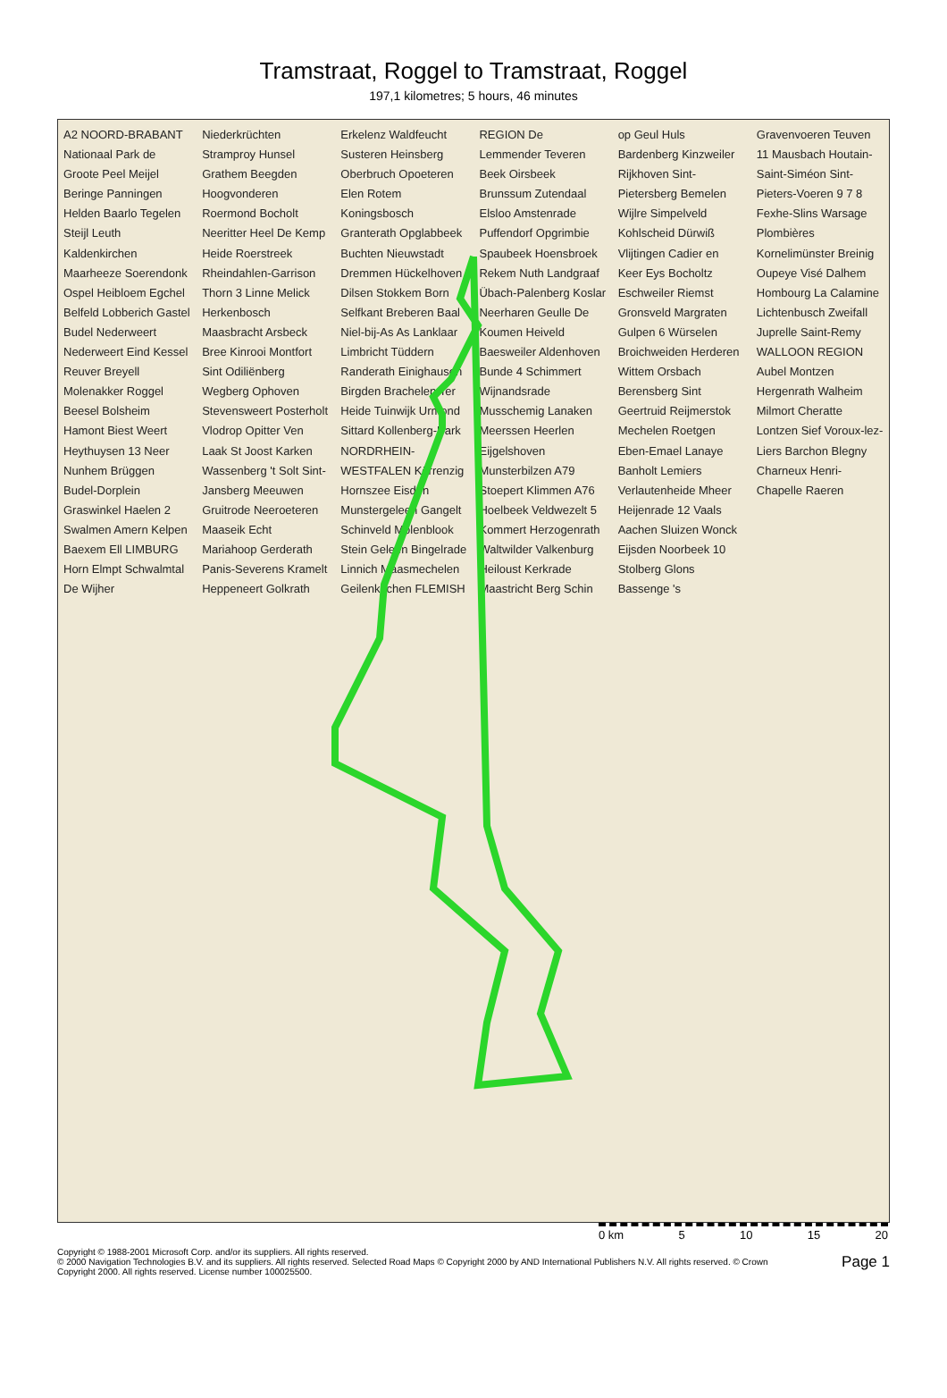Tramstraat, Roggel to Tramstraat, Roggel
197,1 kilometres; 5 hours, 46 minutes
A2 NOORD-BRABANT Nationaal Park de Groote Peel Meijel Beringe Panningen Helden Baarlo Tegelen Steijl Leuth Kaldenkirchen Maarheeze Soerendonk Ospel Heibloem Egchel Belfeld Lobberich Gastel Budel Nederweert Nederweert Eind Kessel Reuver Breyell Molenakker Roggel Beesel Bolsheim Hamont Biest Weert Heythuysen 13 Neer Nunhem Brüggen Budel-Dorplein Graswinkel Haelen 2 Swalmen Amern Kelpen Baexem Ell LIMBURG Horn Elmpt Schwalmtal De Wijher Niederkrüchten Stramproy Hunsel Grathem Beegden Hoogvonderen Roermond Bocholt Neeritter Heel De Kemp Heide Roerstreek Rheindahlen-Garrison Thorn 3 Linne Melick Herkenbosch Maasbracht Arsbeck Bree Kinrooi Montfort Sint Odiliënberg Wegberg Ophoven Stevensweert Posterholt Vlodrop Opitter Ven Laak St Joost Karken Wassenberg 't Solt Sint-Jansberg Meeuwen Gruitrode Neeroeteren Maaseik Echt Mariahoop Gerderath Panis-Severens Kramelt Heppeneert Golkrath Erkelenz Waldfeucht Susteren Heinsberg Oberbruch Opoeteren Elen Rotem Koningsbosch Granterath Opglabbeek Buchten Nieuwstadt Dremmen Hückelhoven Dilsen Stokkem Born Selfkant Breberen Baal Niel-bij-As As Lanklaar Limbricht Tüddern Randerath Einighausen Birgden Brachelen Ter Heide Tuinwijk Urmond Sittard Kollenberg-Park NORDRHEIN-WESTFALEN Körrenzig Hornszee Eisden Munstergeleen Gangelt Schinveld Molenblook Stein Geleen Bingelrade Linnich Maasmechelen Geilenkirchen FLEMISH REGION De Lemmender Teveren Beek Oirsbeek Brunssum Zutendaal Elsloo Amstenrade Puffendorf Opgrimbie Spaubeek Hoensbroek Rekem Nuth Landgraaf Übach-Palenberg Koslar Neerharen Geulle De Koumen Heiveld Baesweiler Aldenhoven Bunde 4 Schimmert Wijnandsrade Musschemig Lanaken Meerssen Heerlen Eijgelshoven Munsterbilzen A79 Stoepert Klimmen A76 Hoelbeek Veldwezelt 5 Kommert Herzogenrath Waltwilder Valkenburg Heiloust Kerkrade Maastricht Berg Schin op Geul Huls Bardenberg Kinzweiler Rijkhoven Sint-Pietersberg Bemelen Wijlre Simpelveld Kohlscheid Dürwiß Vlijtingen Cadier en Keer Eys Bocholtz Eschweiler Riemst Gronsveld Margraten Gulpen 6 Würselen Broichweiden Herderen Wittem Orsbach Berensberg Sint Geertruid Reijmerstok Mechelen Roetgen Eben-Emael Lanaye Banholt Lemiers Verlautenheide Mheer Heijenrade 12 Vaals Aachen Sluizen Wonck Eijsden Noorbeek 10 Stolberg Glons Bassenge 's Gravenvoeren Teuven 11 Mausbach Houtain-Saint-Siméon Sint-Pieters-Voeren 9 7 8 Fexhe-Slins Warsage Plombières Kornelimünster Breinig Oupeye Visé Dalhem Hombourg La Calamine Lichtenbusch Zweifall Juprelle Saint-Remy WALLOON REGION Aubel Montzen Hergenrath Walheim Milmort Cheratte Lontzen Sief Voroux-lez-Liers Barchon Blegny Charneux Henri-Chapelle Raeren
0 km 5 10 15 20
Copyright © 1988-2001 Microsoft Corp. and/or its suppliers. All rights reserved.
© 2000 Navigation Technologies B.V. and its suppliers. All rights reserved. Selected Road Maps © Copyright 2000 by AND International Publishers N.V. All rights reserved. © Crown
Copyright 2000. All rights reserved. License number 100025500.
Page 1